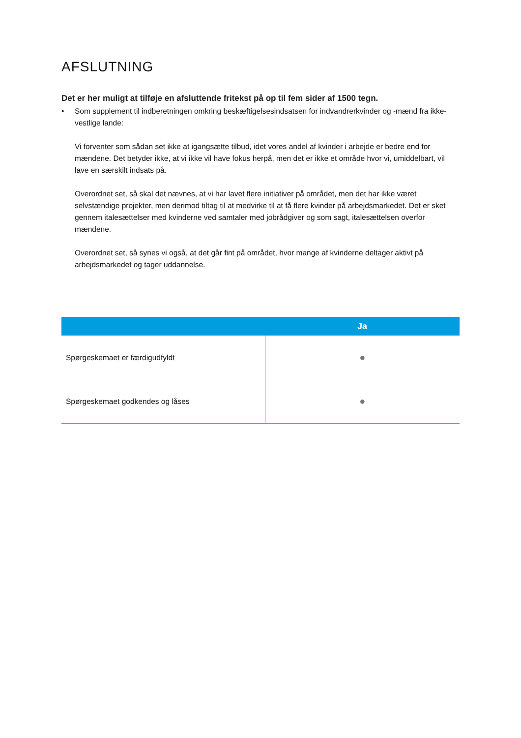AFSLUTNING
Det er her muligt at tilføje en afsluttende fritekst på op til fem sider af 1500 tegn.
• Som supplement til indberetningen omkring beskæftigelsesindsatsen for indvandrerkvinder og -mænd fra ikke-vestlige lande:
Vi forventer som sådan set ikke at igangsætte tilbud, idet vores andel af kvinder i arbejde er bedre end for mændene. Det betyder ikke, at vi ikke vil have fokus herpå, men det er ikke et område hvor vi, umiddelbart, vil lave en særskilt indsats på.
Overordnet set, så skal det nævnes, at vi har lavet flere initiativer på området, men det har ikke været selvstændige projekter, men derimod tiltag til at medvirke til at få flere kvinder på arbejdsmarkedet. Det er sket gennem italesættelser med kvinderne ved samtaler med jobrådgiver og som sagt, italesættelsen overfor mændene.
Overordnet set, så synes vi også, at det går fint på området, hvor mange af kvinderne deltager aktivt på arbejdsmarkedet og tager uddannelse.
| | Ja |
| --- | --- |
| Spørgeskemaet er færdigudfyldt | ● |
| Spørgeskemaet godkendes og låses | ● |